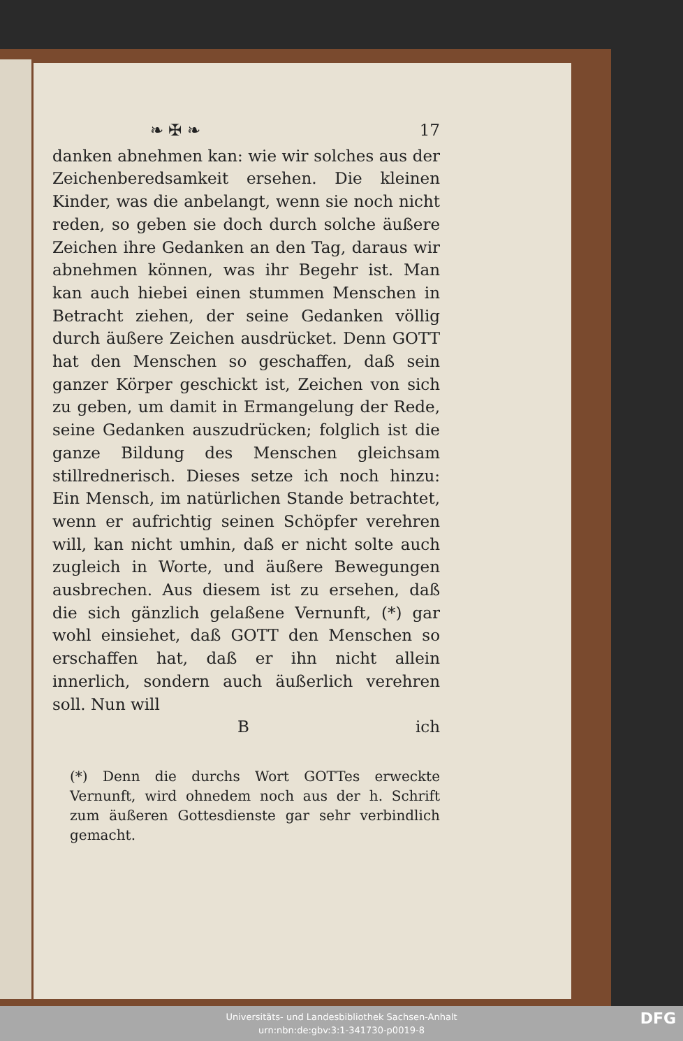❧ ✠ ❧ 17
danken abnehmen kan: wie wir solches aus der Zeichenberedsamkeit ersehen. Die kleinen Kinder, was die anbelangt, wenn sie noch nicht reden, so geben sie doch durch solche äußere Zeichen ihre Gedanken an den Tag, daraus wir abnehmen können, was ihr Begehr ist. Man kan auch hiebei einen stummen Menschen in Betracht ziehen, der seine Gedanken völlig durch äußere Zeichen ausdrücket. Denn GOTT hat den Menschen so geschaffen, daß sein ganzer Körper geschickt ist, Zeichen von sich zu geben, um damit in Ermangelung der Rede, seine Gedanken auszudrücken; folglich ist die ganze Bildung des Menschen gleichsam stillrednerisch. Dieses setze ich noch hinzu: Ein Mensch, im natürlichen Stande betrachtet, wenn er aufrichtig seinen Schöpfer verehren will, kan nicht umhin, daß er nicht solte auch zugleich in Worte, und äußere Bewegungen ausbrechen. Aus diesem ist zu ersehen, daß die sich gänzlich gelaßene Vernunft, (*) gar wohl einsiehet, daß GOTT den Menschen so erschaffen hat, daß er ihn nicht allein innerlich, sondern auch äußerlich verehren soll. Nun will
Bich
(*) Denn die durchs Wort GOTTes erweckte Vernunft, wird ohnedem noch aus der h. Schrift zum äußeren Gottesdienste gar sehr verbindlich gemacht.
Universitäts- und Landesbibliothek Sachsen-Anhalt
urn:nbn:de:gbv:3:1-341730-p0019-8
DFG